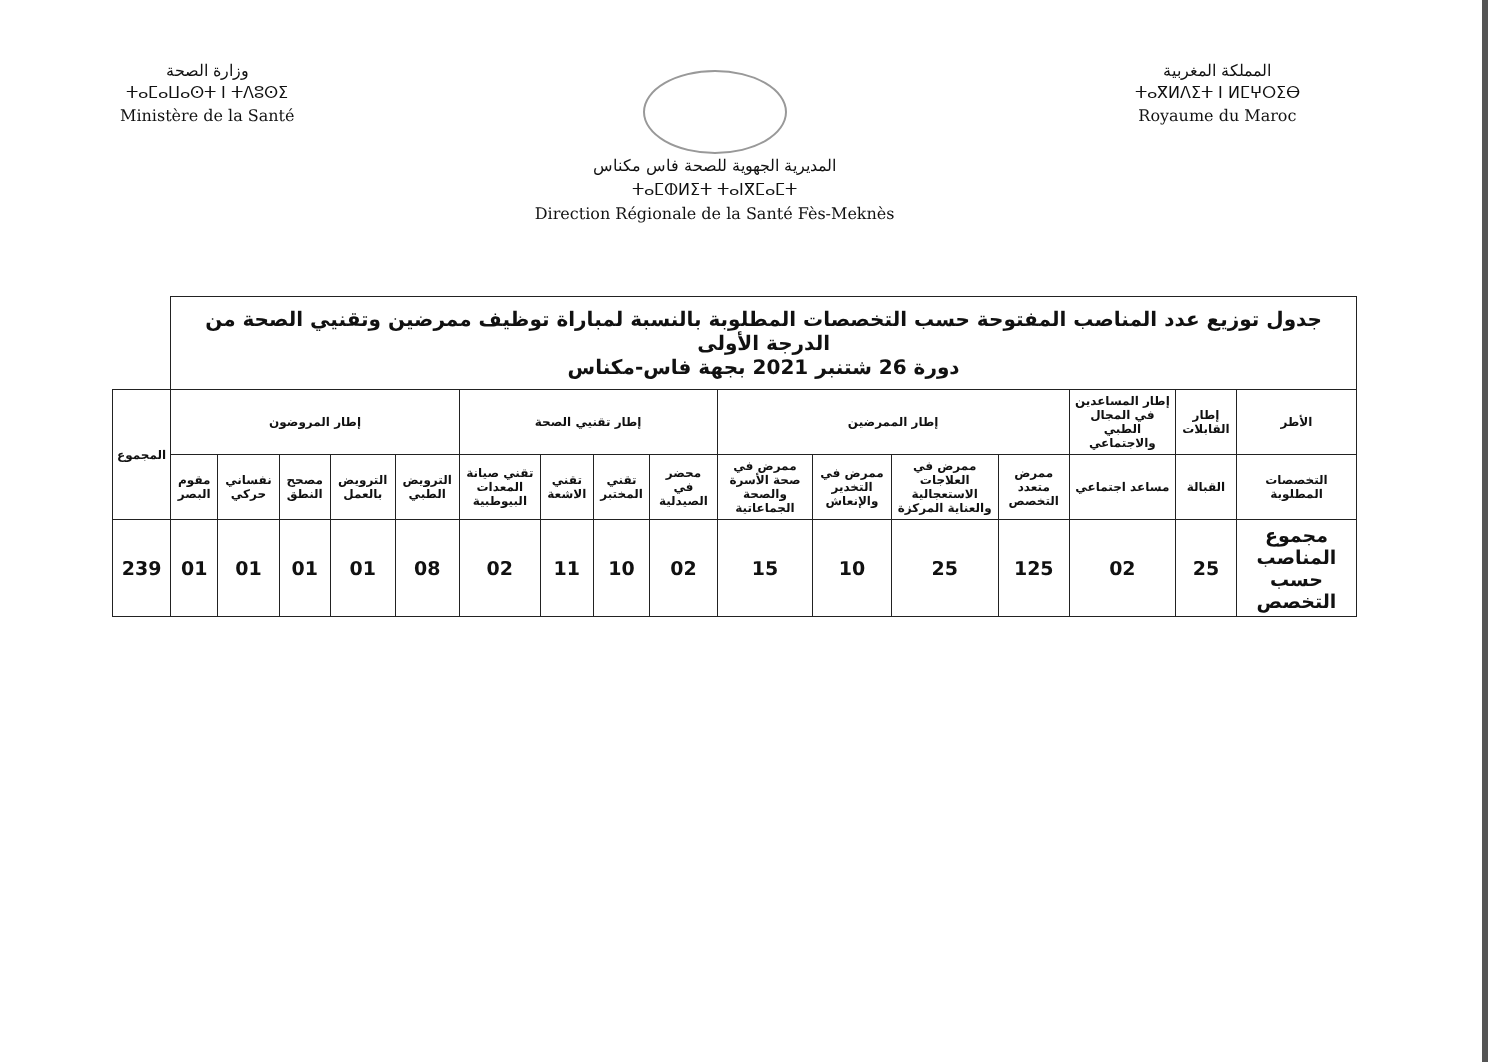وزارة الصحة
ⵜⴰⵎⴰⵡⴰⵙⵜ ⵏ ⵜⴷⵓⵙⵉ
Ministère de la Santé
المديرية الجهوية للصحة فاس مكناس
ⵜⴰⵎⵀⵍⵉⵜ ⵜⴰⵏⴳⵎⴰⵎⵜ
Direction Régionale de la Santé Fès-Meknès
المملكة المغربية
ⵜⴰⴳⵍⴷⵉⵜ ⵏ ⵍⵎⵖⵔⵉⴱ
Royaume du Maroc
| جدول توزيع عدد المناصب المفتوحة حسب التخصصات المطلوبة بالنسبة لمباراة توظيف ممرضين وتقنيي الصحة من الدرجة الأولى دورة 26 شتنبر 2021 بجهة فاس-مكناس | | | | | | | | | | | | | | | | |
| الأطر | إطار القابلات | إطار المساعدين في المجال الطبي والاجتماعي | إطار الممرضين | | | | إطار تقنيي الصحة | | | | إطار المروضون | | | | | المجموع |
| التخصصات المطلوبة | القبالة | مساعد اجتماعي | ممرض متعدد التخصص | ممرض في العلاجات الاستعجالية والعناية المركزة | ممرض في التخدير والإنعاش | ممرض في صحة الأسرة والصحة الجماعاتية | محضر في الصيدلية | تقني المختبر | تقني الاشعة | تقني صيانة المعدات البيوطبية | الترويض الطبي | الترويض بالعمل | مصحح النطق | نفساني حركي | مقوم البصر | |
| مجموع المناصب حسب التخصص | 25 | 02 | 125 | 25 | 10 | 15 | 02 | 10 | 11 | 02 | 08 | 01 | 01 | 01 | 01 | 239 |